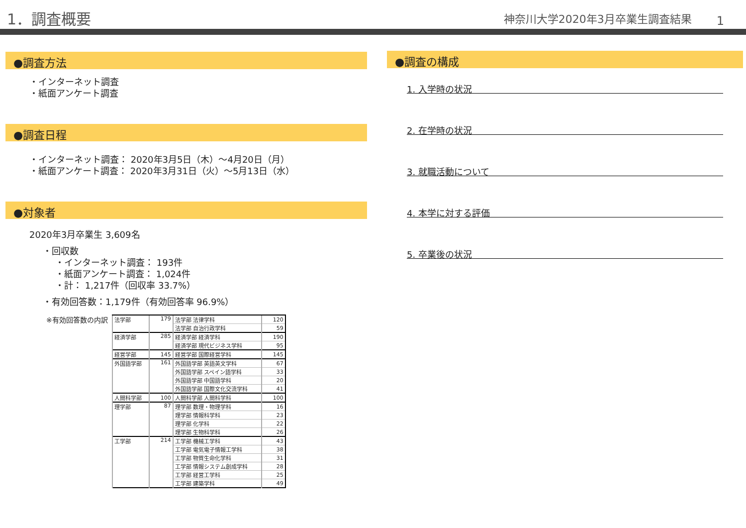1．調査概要
神奈川大学2020年3月卒業生調査結果
1
●調査方法
・インターネット調査
・紙面アンケート調査
●調査日程
・インターネット調査： 2020年3月5日（木）～4月20日（月）
・紙面アンケート調査： 2020年3月31日（火）～5月13日（水）
●対象者
2020年3月卒業生 3,609名
・回収数
・インターネット調査： 193件
・紙面アンケート調査： 1,024件
・計： 1,217件（回収率 33.7%）
・有効回答数：1,179件（有効回答率 96.9%）
※有効回答数の内訳
| 法学部 | 179 | 法学部 法律学科 | 120 |
| | | 法学部 自治行政学科 | 59 |
| 経済学部 | 285 | 経済学部 経済学科 | 190 |
| | | 経済学部 現代ビジネス学科 | 95 |
| 経営学部 | 145 | 経営学部 国際経営学科 | 145 |
| 外国語学部 | 161 | 外国語学部 英語英文学科 | 67 |
| | | 外国語学部 スペイン語学科 | 33 |
| | | 外国語学部 中国語学科 | 20 |
| | | 外国語学部 国際文化交流学科 | 41 |
| 人間科学部 | 100 | 人間科学部 人間科学科 | 100 |
| 理学部 | 87 | 理学部 数理・物理学科 | 16 |
| | | 理学部 情報科学科 | 23 |
| | | 理学部 化学科 | 22 |
| | | 理学部 生物科学科 | 26 |
| 工学部 | 214 | 工学部 機械工学科 | 43 |
| | | 工学部 電気電子情報工学科 | 38 |
| | | 工学部 物質生命化学科 | 31 |
| | | 工学部 情報システム創成学科 | 28 |
| | | 工学部 経営工学科 | 25 |
| | | 工学部 建築学科 | 49 |
●調査の構成
1. 入学時の状況
2. 在学時の状況
3. 就職活動について
4. 本学に対する評価
5. 卒業後の状況